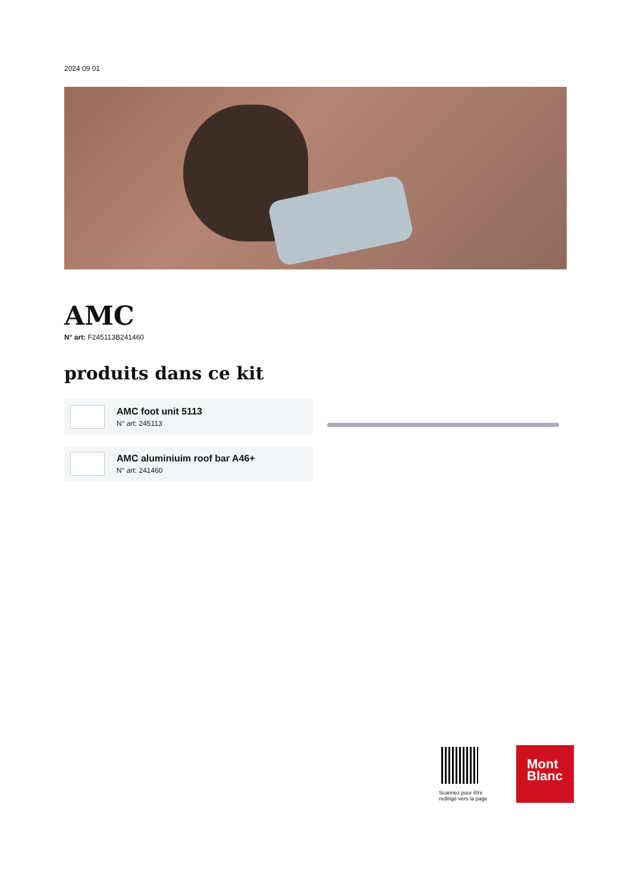2024 09 01
AMC
N° art: F245113B241460
produits dans ce kit
AMC foot unit 5113
N° art: 245113
AMC aluminiuim roof bar A46+
N° art: 241460
Scannez pour être redirigé vers la page
Mont
Blanc